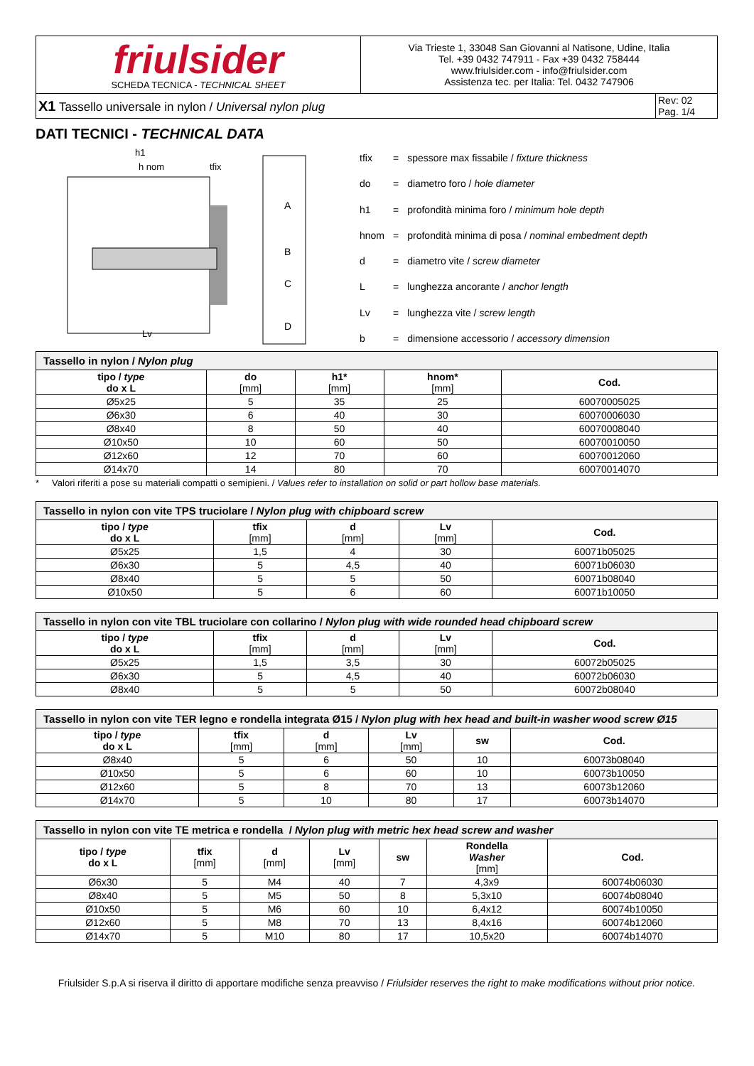| friulsider SCHEDA TECNICA - TECHNICAL SHEET | Via Trieste 1, 33048 San Giovanni al Natisone, Udine, Italia Tel. +39 0432 747911 - Fax +39 0432 758444 www.friulsider.com - info@friulsider.com Assistenza tec. per Italia: Tel. 0432 747906 |
| X1 Tassello universale in nylon / Universal nylon plug | Rev: 02 Pag. 1/4 |
DATI TECNICI - TECHNICAL DATA
h1
h nom
tfix
Lv
A
B
C
D
| tfix | = | spessore max fissabile / fixture thickness |
| do | = | diametro foro / hole diameter |
| h1 | = | profondità minima foro / minimum hole depth |
| hnom | = | profondità minima di posa / nominal embedment depth |
| d | = | diametro vite / screw diameter |
| L | = | lunghezza ancorante / anchor length |
| Lv | = | lunghezza vite / screw length |
| b | = | dimensione accessorio / accessory dimension |
| Tassello in nylon / Nylon plug | | | | |
| tipo / type do x L | do [mm] | h1* [mm] | hnom* [mm] | Cod. |
| Ø5x25 | 5 | 35 | 25 | 60070005025 |
| Ø6x30 | 6 | 40 | 30 | 60070006030 |
| Ø8x40 | 8 | 50 | 40 | 60070008040 |
| Ø10x50 | 10 | 60 | 50 | 60070010050 |
| Ø12x60 | 12 | 70 | 60 | 60070012060 |
| Ø14x70 | 14 | 80 | 70 | 60070014070 |
* Valori riferiti a pose su materiali compatti o semipieni. / Values refer to installation on solid or part hollow base materials.
| Tassello in nylon con vite TPS truciolare / Nylon plug with chipboard screw | | | | |
| tipo / type do x L | tfix [mm] | d [mm] | Lv [mm] | Cod. |
| Ø5x25 | 1,5 | 4 | 30 | 60071b05025 |
| Ø6x30 | 5 | 4,5 | 40 | 60071b06030 |
| Ø8x40 | 5 | 5 | 50 | 60071b08040 |
| Ø10x50 | 5 | 6 | 60 | 60071b10050 |
| Tassello in nylon con vite TBL truciolare con collarino / Nylon plug with wide rounded head chipboard screw | | | | |
| tipo / type do x L | tfix [mm] | d [mm] | Lv [mm] | Cod. |
| Ø5x25 | 1,5 | 3,5 | 30 | 60072b05025 |
| Ø6x30 | 5 | 4,5 | 40 | 60072b06030 |
| Ø8x40 | 5 | 5 | 50 | 60072b08040 |
| Tassello in nylon con vite TER legno e rondella integrata Ø15 / Nylon plug with hex head and built-in washer wood screw Ø15 | | | | | |
| tipo / type do x L | tfix [mm] | d [mm] | Lv [mm] | sw | Cod. |
| Ø8x40 | 5 | 6 | 50 | 10 | 60073b08040 |
| Ø10x50 | 5 | 6 | 60 | 10 | 60073b10050 |
| Ø12x60 | 5 | 8 | 70 | 13 | 60073b12060 |
| Ø14x70 | 5 | 10 | 80 | 17 | 60073b14070 |
| Tassello in nylon con vite TE metrica e rondella / Nylon plug with metric hex head screw and washer | | | | | | |
| tipo / type do x L | tfix [mm] | d [mm] | Lv [mm] | sw | Rondella Washer [mm] | Cod. |
| Ø6x30 | 5 | M4 | 40 | 7 | 4,3x9 | 60074b06030 |
| Ø8x40 | 5 | M5 | 50 | 8 | 5,3x10 | 60074b08040 |
| Ø10x50 | 5 | M6 | 60 | 10 | 6,4x12 | 60074b10050 |
| Ø12x60 | 5 | M8 | 70 | 13 | 8,4x16 | 60074b12060 |
| Ø14x70 | 5 | M10 | 80 | 17 | 10,5x20 | 60074b14070 |
Friulsider S.p.A si riserva il diritto di apportare modifiche senza preavviso / Friulsider reserves the right to make modifications without prior notice.